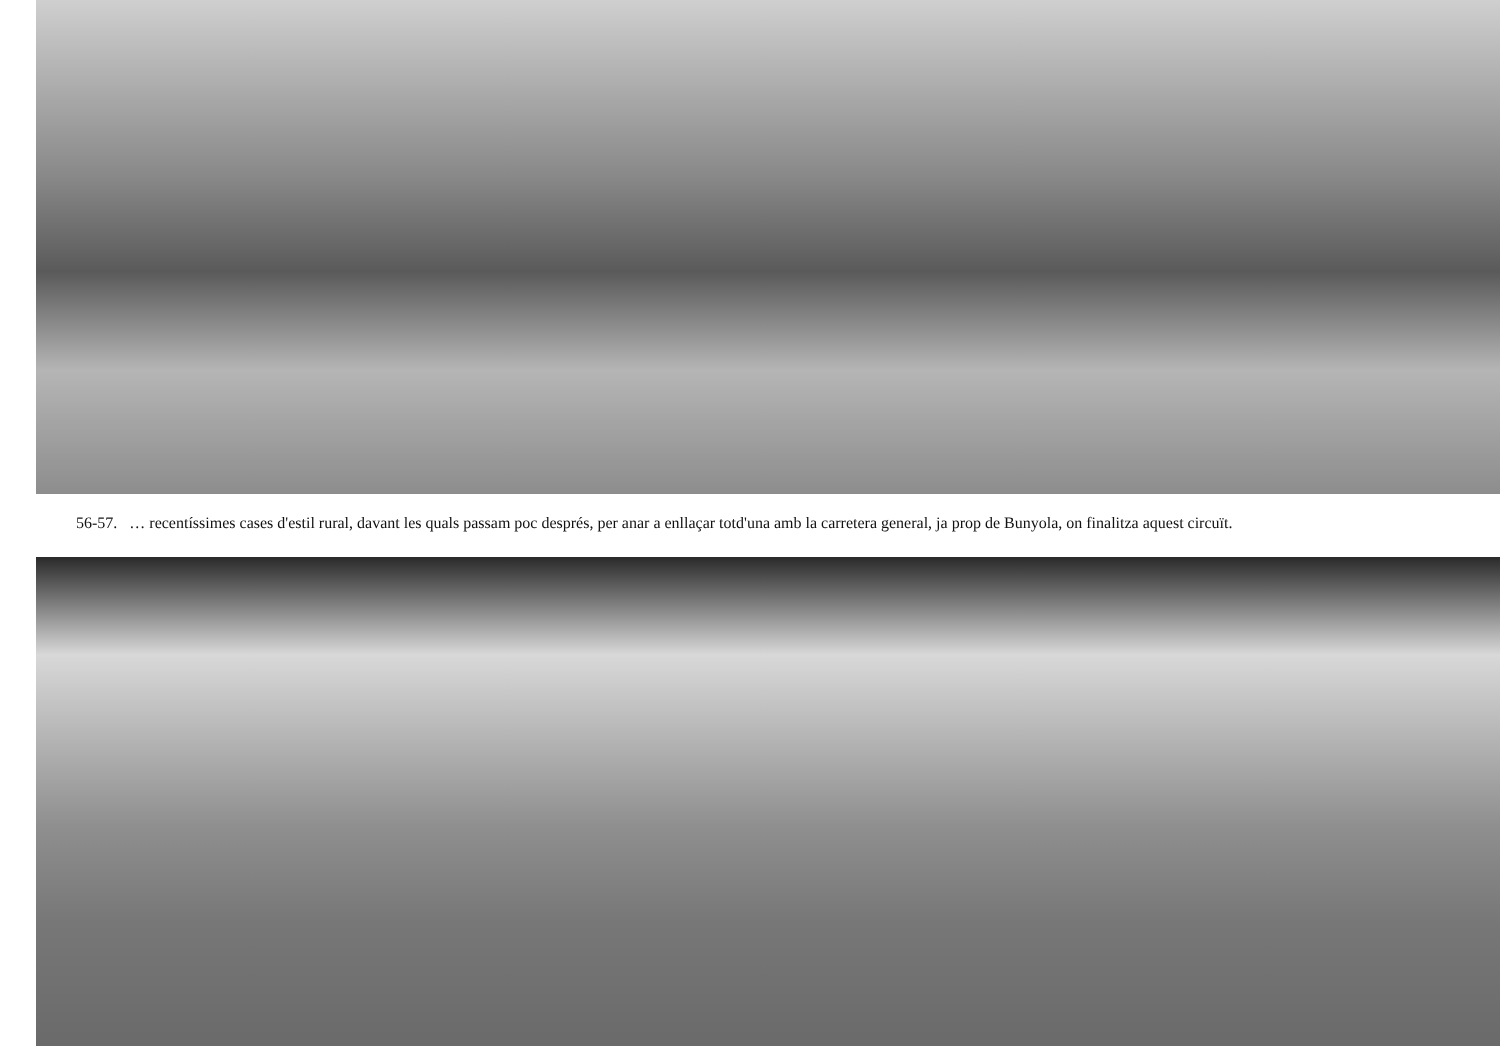56-57. … recentíssimes cases d'estil rural, davant les quals passam poc després, per anar a enllaçar totd'una amb la carretera general, ja prop de Bunyola, on finalitza aquest circuït.